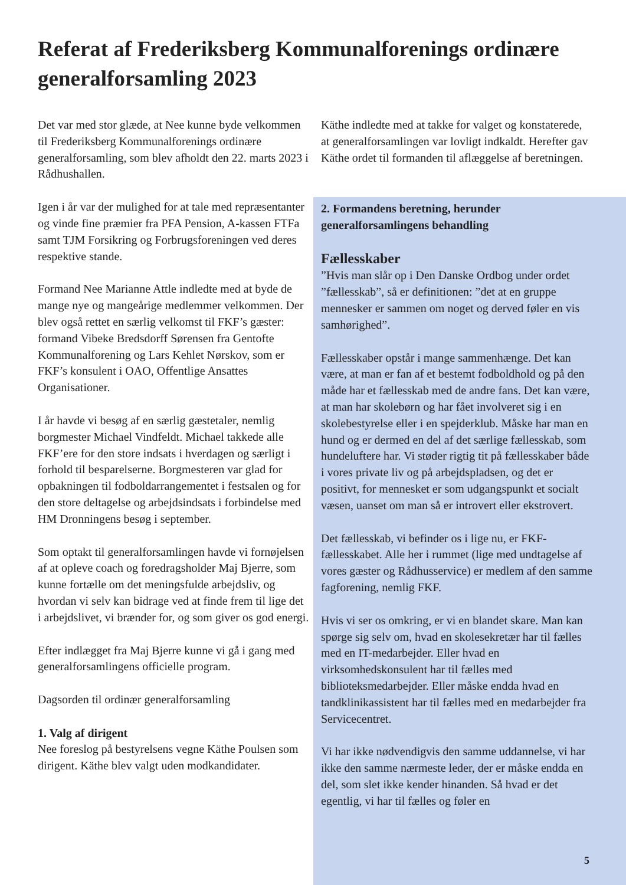Referat af Frederiksberg Kommunalforenings ordinære generalforsamling 2023
Det var med stor glæde, at Nee kunne byde velkommen til Frederiksberg Kommunalforenings ordinære generalforsamling, som blev afholdt den 22. marts 2023 i Rådhushallen.
Igen i år var der mulighed for at tale med repræsentanter og vinde fine præmier fra PFA Pension, A-kassen FTFa samt TJM Forsikring og Forbrugsforeningen ved deres respektive stande.
Formand Nee Marianne Attle indledte med at byde de mange nye og mangeårige medlemmer velkommen. Der blev også rettet en særlig velkomst til FKF’s gæster: formand Vibeke Bredsdorff Sørensen fra Gentofte Kommunalforening og Lars Kehlet Nørskov, som er FKF’s konsulent i OAO, Offentlige Ansattes Organisationer.
I år havde vi besøg af en særlig gæstetaler, nemlig borgmester Michael Vindfeldt. Michael takkede alle FKF’ere for den store indsats i hverdagen og særligt i forhold til besparelserne. Borgmesteren var glad for opbakningen til fodboldarrangementet i festsalen og for den store deltagelse og arbejdsindsats i forbindelse med HM Dronningens besøg i september.
Som optakt til generalforsamlingen havde vi fornøjelsen af at opleve coach og foredragsholder Maj Bjerre, som kunne fortælle om det meningsfulde arbejdsliv, og hvordan vi selv kan bidrage ved at finde frem til lige det i arbejdslivet, vi brænder for, og som giver os god energi.
Efter indlægget fra Maj Bjerre kunne vi gå i gang med generalforsamlingens officielle program.
Dagsorden til ordinær generalforsamling
1. Valg af dirigent
Nee foreslog på bestyrelsens vegne Käthe Poulsen som dirigent. Käthe blev valgt uden modkandidater.
Käthe indledte med at takke for valget og konstaterede, at generalforsamlingen var lovligt indkaldt. Herefter gav Käthe ordet til formanden til aflæggelse af beretningen.
2. Formandens beretning, herunder generalforsamlingens behandling
Fællesskaber
”Hvis man slår op i Den Danske Ordbog under ordet ”fællesskab”, så er definitionen: ”det at en gruppe mennesker er sammen om noget og derved føler en vis samhørighed”.
Fællesskaber opstår i mange sammenhænge. Det kan være, at man er fan af et bestemt fodboldhold og på den måde har et fællesskab med de andre fans. Det kan være, at man har skolebørn og har fået involveret sig i en skolebestyrelse eller i en spejderklub. Måske har man en hund og er dermed en del af det særlige fællesskab, som hundeluftere har. Vi støder rigtig tit på fællesskaber både i vores private liv og på arbejdspladsen, og det er positivt, for mennesket er som udgangspunkt et socialt væsen, uanset om man så er introvert eller ekstrovert.
Det fællesskab, vi befinder os i lige nu, er FKF-fællesskabet. Alle her i rummet (lige med undtagelse af vores gæster og Rådhusservice) er medlem af den samme fagforening, nemlig FKF.
Hvis vi ser os omkring, er vi en blandet skare. Man kan spørge sig selv om, hvad en skolesekretær har til fælles med en IT-medarbejder. Eller hvad en virksomhedskonsulent har til fælles med biblioteksmedarbejder. Eller måske endda hvad en tandklinikassistent har til fælles med en medarbejder fra Servicecentret.
Vi har ikke nødvendigvis den samme uddannelse, vi har ikke den samme nærmeste leder, der er måske endda en del, som slet ikke kender hinanden. Så hvad er det egentlig, vi har til fælles og føler en
5